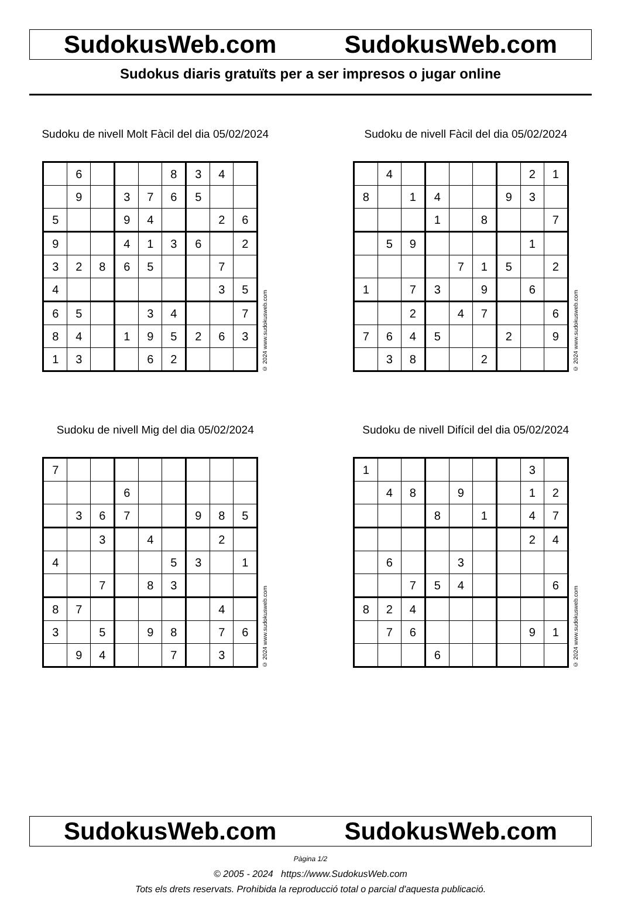SudokusWeb.com SudokusWeb.com
Sudokus diaris gratuïts per a ser impresos o jugar online
Sudoku de nivell Molt Fàcil del dia 05/02/2024
| | 6 | | | | 8 | 3 | 4 | |
| | 9 | | 3 | 7 | 6 | 5 | | |
| 5 | | | 9 | 4 | | | 2 | 6 |
| 9 | | | 4 | 1 | 3 | 6 | | 2 |
| 3 | 2 | 8 | 6 | 5 | | | 7 | |
| 4 | | | | | | | 3 | 5 |
| 6 | 5 | | | 3 | 4 | | | 7 |
| 8 | 4 | | 1 | 9 | 5 | 2 | 6 | 3 |
| 1 | 3 | | | 6 | 2 | | | |
© 2024 www.sudokusweb.com
Sudoku de nivell Fàcil del dia 05/02/2024
| | 4 | | | | | | 2 | 1 |
| 8 | | 1 | 4 | | | 9 | 3 | |
| | | | 1 | | 8 | | | 7 |
| | 5 | 9 | | | | | 1 | |
| | | | | 7 | 1 | 5 | | 2 |
| 1 | | 7 | 3 | | 9 | | 6 | |
| | | 2 | | 4 | 7 | | | 6 |
| 7 | 6 | 4 | 5 | | | 2 | | 9 |
| | 3 | 8 | | | 2 | | | |
© 2024 www.sudokusweb.com
Sudoku de nivell Mig del dia 05/02/2024
| 7 | | | | | | | | |
| | | | 6 | | | | | |
| | 3 | 6 | 7 | | | 9 | 8 | 5 |
| | | 3 | | 4 | | | 2 | |
| 4 | | | | | 5 | 3 | | 1 |
| | | 7 | | 8 | 3 | | | |
| 8 | 7 | | | | | | 4 | |
| 3 | | 5 | | 9 | 8 | | 7 | 6 |
| | 9 | 4 | | | 7 | | 3 | |
© 2024 www.sudokusweb.com
Sudoku de nivell Difícil del dia 05/02/2024
| 1 | | | | | | | 3 | |
| | 4 | 8 | | 9 | | | 1 | 2 |
| | | | 8 | | 1 | | 4 | 7 |
| | | | | | | | 2 | 4 |
| | 6 | | | 3 | | | | |
| | | 7 | 5 | 4 | | | | 6 |
| 8 | 2 | 4 | | | | | | |
| | 7 | 6 | | | | | 9 | 1 |
| | | | 6 | | | | | |
© 2024 www.sudokusweb.com
SudokusWeb.com SudokusWeb.com
Pàgina 1/2
© 2005 - 2024 https://www.SudokusWeb.com
Tots els drets reservats. Prohibida la reproducció total o parcial d'aquesta publicació.